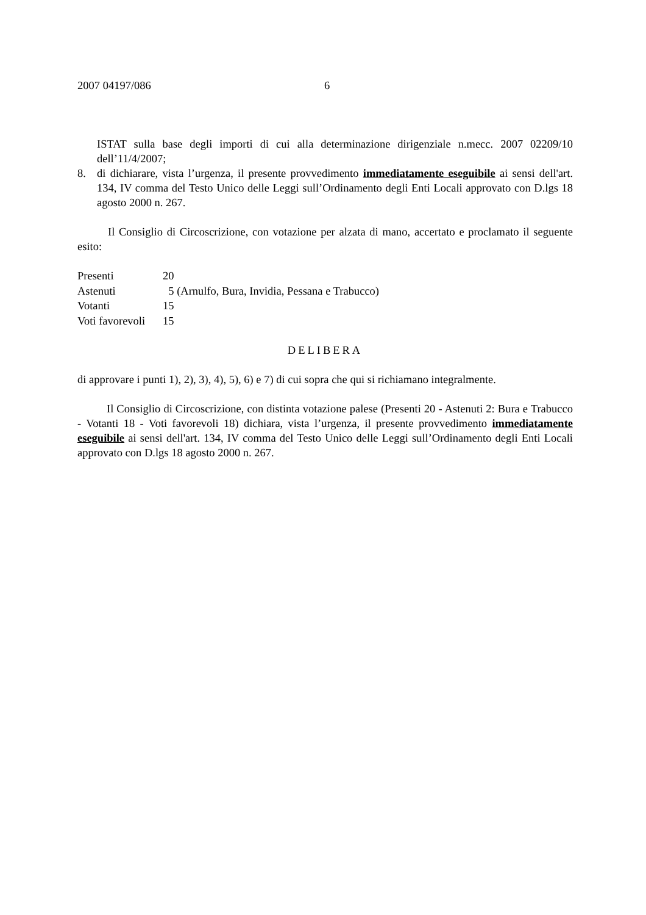2007 04197/086 6
ISTAT sulla base degli importi di cui alla determinazione dirigenziale n.mecc. 2007 02209/10 dell’11/4/2007;
8. di dichiarare, vista l’urgenza, il presente provvedimento immediatamente eseguibile ai sensi dell'art. 134, IV comma del Testo Unico delle Leggi sull’Ordinamento degli Enti Locali approvato con D.lgs 18 agosto 2000 n. 267.
Il Consiglio di Circoscrizione, con votazione per alzata di mano, accertato e proclamato il seguente esito:
| Presenti | 20 |
| Astenuti | 5 (Arnulfo, Bura, Invidia, Pessana e Trabucco) |
| Votanti | 15 |
| Voti favorevoli | 15 |
DELIBERA
di approvare i punti 1), 2), 3), 4), 5), 6) e 7) di cui sopra che qui si richiamano integralmente.
Il Consiglio di Circoscrizione, con distinta votazione palese (Presenti 20 - Astenuti 2: Bura e Trabucco - Votanti 18 - Voti favorevoli 18) dichiara, vista l’urgenza, il presente provvedimento immediatamente eseguibile ai sensi dell'art. 134, IV comma del Testo Unico delle Leggi sull’Ordinamento degli Enti Locali approvato con D.lgs 18 agosto 2000 n. 267.